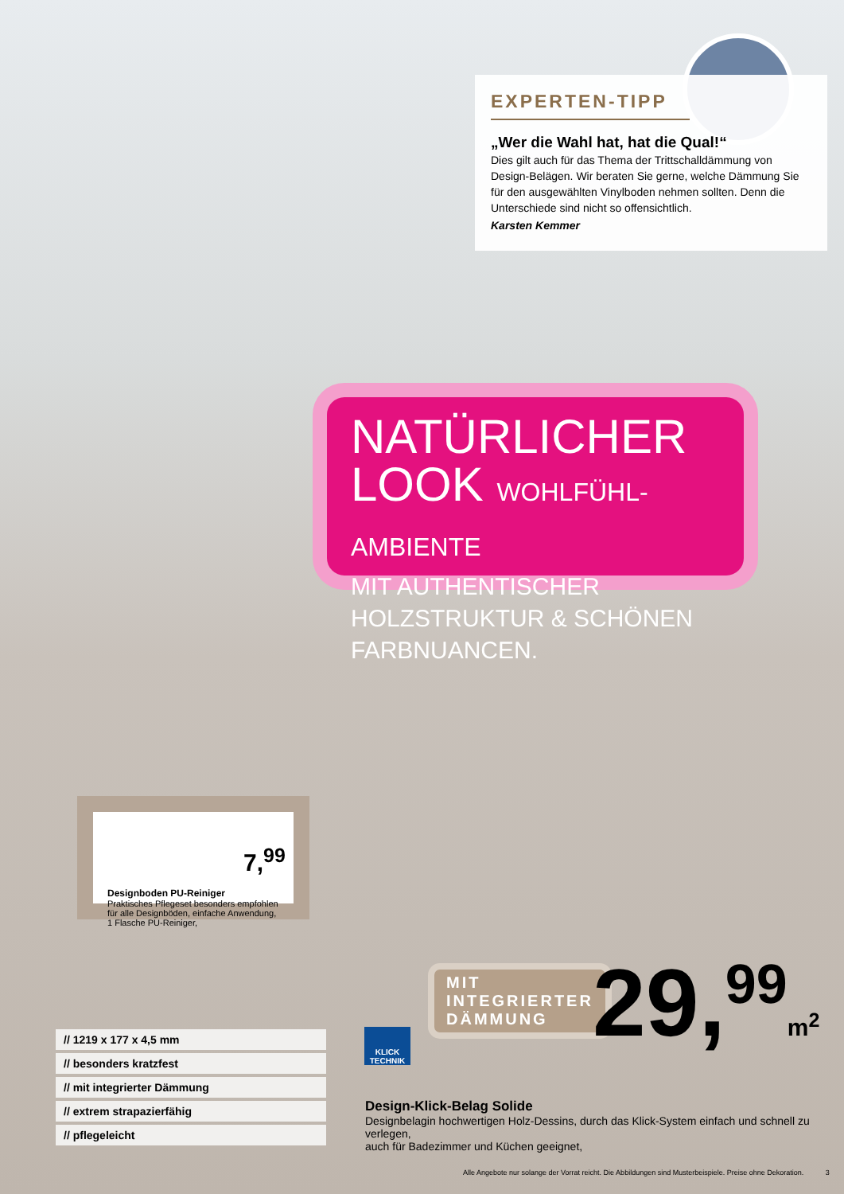EXPERTEN-TIPP
„Wer die Wahl hat, hat die Qual!“
Dies gilt auch für das Thema der Trittschalldämmung von Design-Belägen. Wir beraten Sie gerne, welche Dämmung Sie für den ausgewählten Vinylboden nehmen sollten. Denn die Unterschiede sind nicht so offensichtlich.
Karsten Kemmer
NATÜRLICHER
LOOK WOHLFÜHL-AMBIENTE
MIT AUTHENTISCHER HOLZSTRUKTUR & SCHÖNEN FARBNUANCEN.
Designboden PU-Reiniger
Praktisches Pflegeset besonders empfohlen für alle Designböden, einfache Anwendung, 1 Flasche PU-Reiniger,
7,<sup>99</sup>
MIT
INTEGRIERTER
DÄMMUNG
29,<sup>99</sup>m<sup>2</sup>
KLICK
TECHNIK
// 1219 x 177 x 4,5 mm
// besonders kratzfest
// mit integrierter Dämmung
// extrem strapazierfähig
// pflegeleicht
Design-Klick-Belag Solide
Designbelagin hochwertigen Holz-Dessins, durch das Klick-System einfach und schnell zu verlegen,
auch für Badezimmer und Küchen geeignet,
Alle Angebote nur solange der Vorrat reicht. Die Abbildungen sind Musterbeispiele. Preise ohne Dekoration. 3